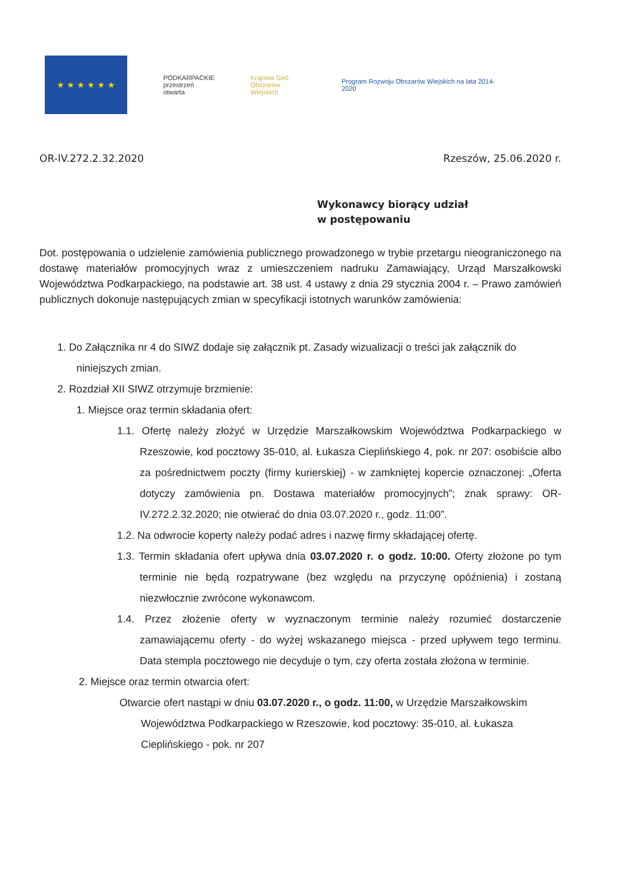★ ★ ★ ★ ★ ★
PODKARPACKIE
przestrzeń otwarta
Krajowa Sieć
Obszarów Wiejskich
Program Rozwoju Obszarów Wiejskich na lata 2014-2020
OR-IV.272.2.32.2020 Rzeszów, 25.06.2020 r.
Wykonawcy biorący udział
w postępowaniu
Dot. postępowania o udzielenie zamówienia publicznego prowadzonego w trybie przetargu nieograniczonego na dostawę materiałów promocyjnych wraz z umieszczeniem nadruku Zamawiający, Urząd Marszałkowski Województwa Podkarpackiego, na podstawie art. 38 ust. 4 ustawy z dnia 29 stycznia 2004 r. – Prawo zamówień publicznych dokonuje następujących zmian w specyfikacji istotnych warunków zamówienia:
1. Do Załącznika nr 4 do SIWZ dodaje się załącznik pt. Zasady wizualizacji o treści jak załącznik do niniejszych zmian.
2. Rozdział XII SIWZ otrzymuje brzmienie:
1. Miejsce oraz termin składania ofert:
1.1. Ofertę należy złożyć w Urzędzie Marszałkowskim Województwa Podkarpackiego w Rzeszowie, kod pocztowy 35-010, al. Łukasza Cieplińskiego 4, pok. nr 207: osobiście albo za pośrednictwem poczty (firmy kurierskiej) - w zamkniętej kopercie oznaczonej: „Oferta dotyczy zamówienia pn. Dostawa materiałów promocyjnych”; znak sprawy: OR-IV.272.2.32.2020; nie otwierać do dnia 03.07.2020 r., godz. 11:00”.
1.2. Na odwrocie koperty należy podać adres i nazwę firmy składającej ofertę.
1.3. Termin składania ofert upływa dnia 03.07.2020 r. o godz. 10:00. Oferty złożone po tym terminie nie będą rozpatrywane (bez względu na przyczynę opóźnienia) i zostaną niezwłocznie zwrócone wykonawcom.
1.4. Przez złożenie oferty w wyznaczonym terminie należy rozumieć dostarczenie zamawiającemu oferty - do wyżej wskazanego miejsca - przed upływem tego terminu. Data stempla pocztowego nie decyduje o tym, czy oferta została złożona w terminie.
2. Miejsce oraz termin otwarcia ofert:
Otwarcie ofert nastąpi w dniu 03.07.2020 r., o godz. 11:00, w Urzędzie Marszałkowskim Województwa Podkarpackiego w Rzeszowie, kod pocztowy: 35-010, al. Łukasza Cieplińskiego - pok. nr 207